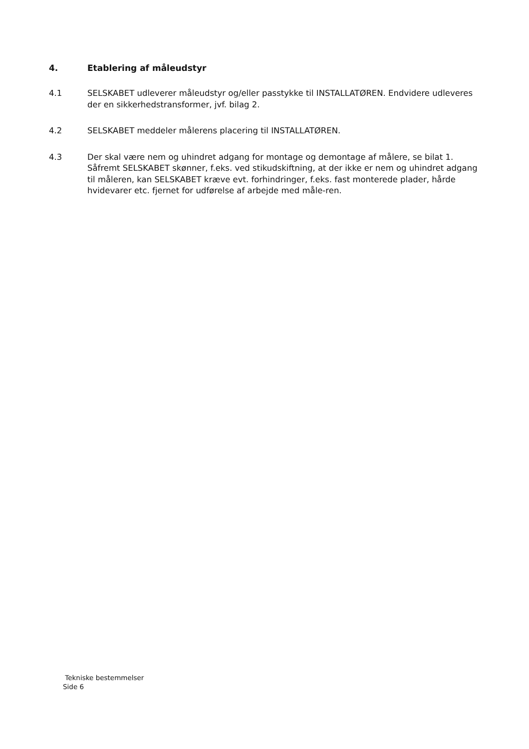4. Etablering af måleudstyr
4.1 SELSKABET udleverer måleudstyr og/eller passtykke til INSTALLATØREN. Endvidere udleveres der en sikkerhedstransformer, jvf. bilag 2.
4.2 SELSKABET meddeler målerens placering til INSTALLATØREN.
4.3 Der skal være nem og uhindret adgang for montage og demontage af målere, se bilat 1. Såfremt SELSKABET skønner, f.eks. ved stikudskiftning, at der ikke er nem og uhindret adgang til måleren, kan SELSKABET kræve evt. forhindringer, f.eks. fast monterede plader, hårde hvidevarer etc. fjernet for udførelse af arbejde med måle-ren.
Tekniske bestemmelser
Side 6